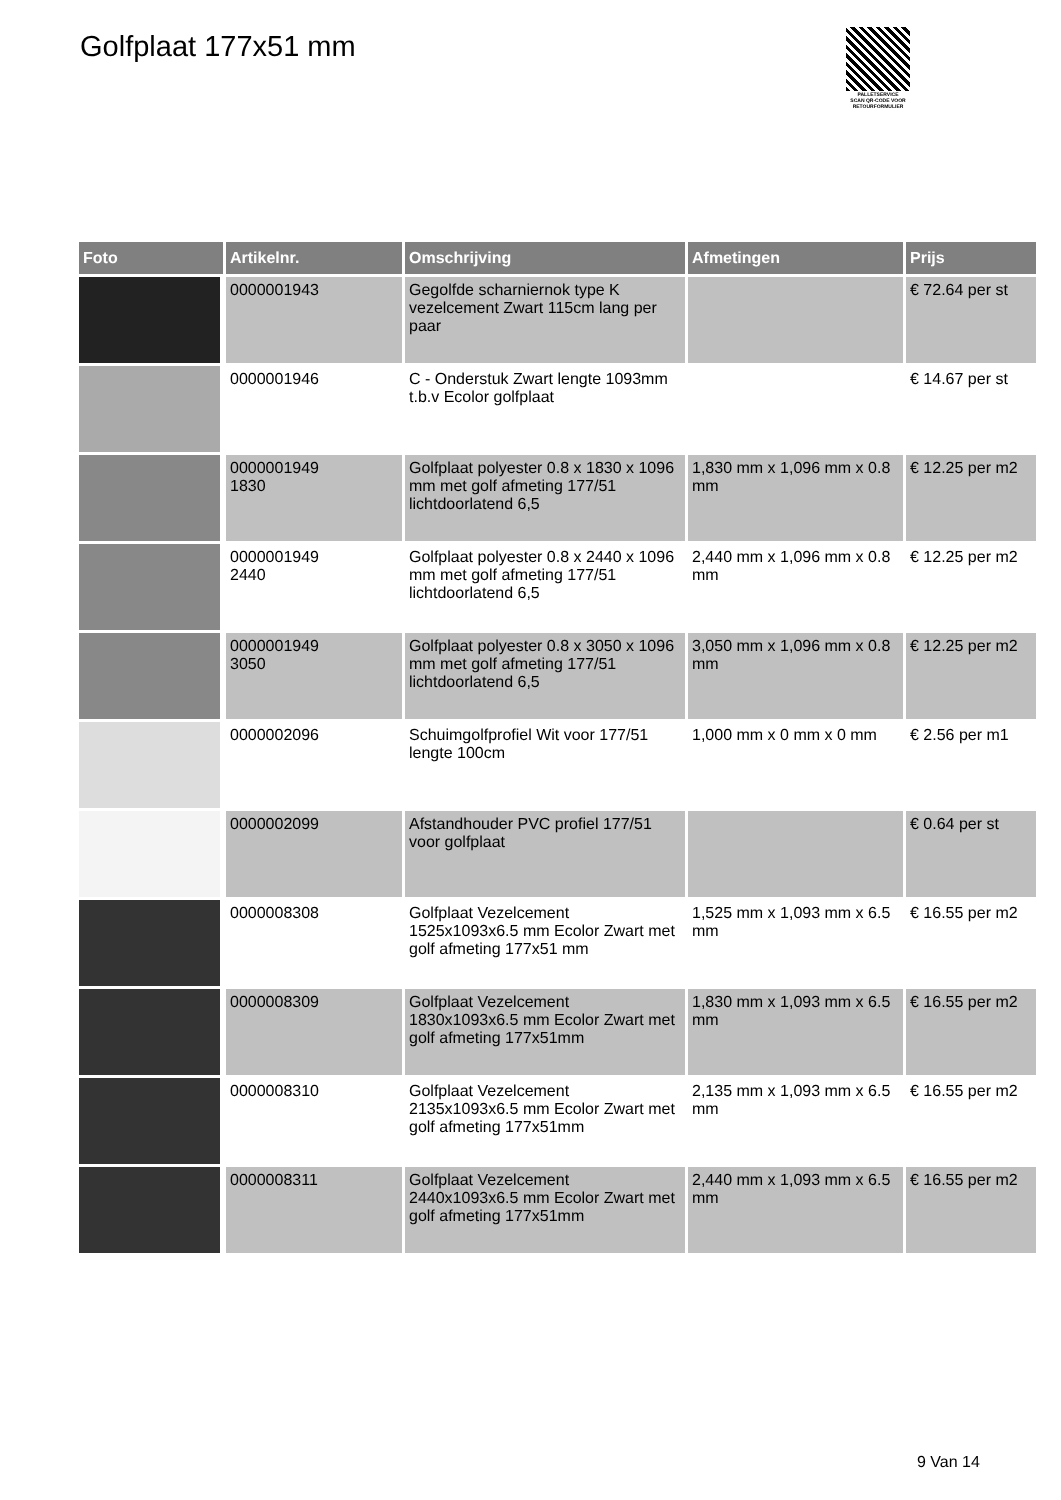Golfplaat 177x51 mm
PALLETSERVICE
SCAN QR-CODE VOOR RETOURFORMULIER
| Foto | Artikelnr. | Omschrijving | Afmetingen | Prijs |
| --- | --- | --- | --- | --- |
| | 0000001943 | Gegolfde scharniernok type K vezelcement Zwart 115cm lang per paar | | € 72.64 per st |
| | 0000001946 | C - Onderstuk Zwart lengte 1093mm t.b.v Ecolor golfplaat | | € 14.67 per st |
| | 0000001949 1830 | Golfplaat polyester 0.8 x 1830 x 1096 mm met golf afmeting 177/51 lichtdoorlatend 6,5 | 1,830 mm x 1,096 mm x 0.8 mm | € 12.25 per m2 |
| | 0000001949 2440 | Golfplaat polyester 0.8 x 2440 x 1096 mm met golf afmeting 177/51 lichtdoorlatend 6,5 | 2,440 mm x 1,096 mm x 0.8 mm | € 12.25 per m2 |
| | 0000001949 3050 | Golfplaat polyester 0.8 x 3050 x 1096 mm met golf afmeting 177/51 lichtdoorlatend 6,5 | 3,050 mm x 1,096 mm x 0.8 mm | € 12.25 per m2 |
| | 0000002096 | Schuimgolfprofiel Wit voor 177/51 lengte 100cm | 1,000 mm x 0 mm x 0 mm | € 2.56 per m1 |
| | 0000002099 | Afstandhouder PVC profiel 177/51 voor golfplaat | | € 0.64 per st |
| | 0000008308 | Golfplaat Vezelcement 1525x1093x6.5 mm Ecolor Zwart met golf afmeting 177x51 mm | 1,525 mm x 1,093 mm x 6.5 mm | € 16.55 per m2 |
| | 0000008309 | Golfplaat Vezelcement 1830x1093x6.5 mm Ecolor Zwart met golf afmeting 177x51mm | 1,830 mm x 1,093 mm x 6.5 mm | € 16.55 per m2 |
| | 0000008310 | Golfplaat Vezelcement 2135x1093x6.5 mm Ecolor Zwart met golf afmeting 177x51mm | 2,135 mm x 1,093 mm x 6.5 mm | € 16.55 per m2 |
| | 0000008311 | Golfplaat Vezelcement 2440x1093x6.5 mm Ecolor Zwart met golf afmeting 177x51mm | 2,440 mm x 1,093 mm x 6.5 mm | € 16.55 per m2 |
9 Van 14